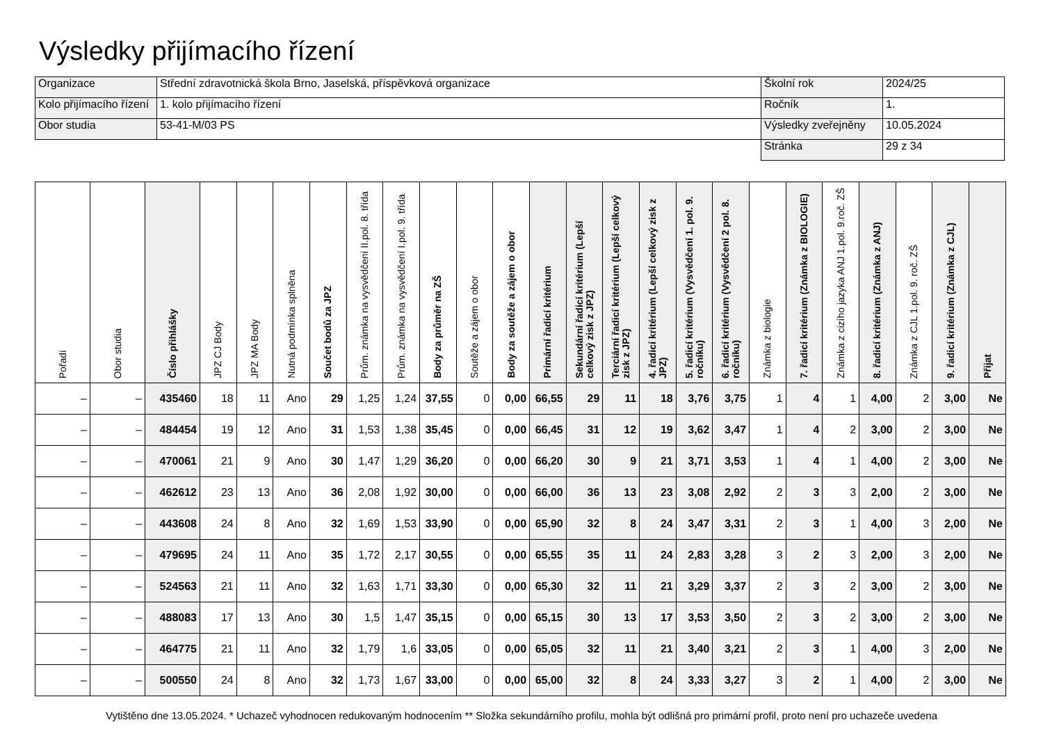Výsledky přijímacího řízení
| Organizace | Střední zdravotnická škola Brno, Jaselská, příspěvková organizace | Školní rok | 2024/25 |
| Kolo přijímacího řízení | 1. kolo přijímacího řízení | Ročník | 1. |
| Obor studia | 53-41-M/03 PS | Výsledky zveřejněny | 10.05.2024 |
| | | Stránka | 29 z 34 |
| Pořadí | Obor studia | Číslo přihlášky | JPZ CJ Body | JPZ MA Body | Nutná podmínka splněna | Součet bodů za JPZ | Prům. známka na vysvědčení II.pol. 8. třída | Prům. známka na vysvědčení I.pol. 9. třída | Body za průměr na ZŠ | Soutěže a zájem o obor | Body za soutěže a zájem o obor | Primární řadicí kritérium | Sekundární řadicí kritérium (Lepší celkový zisk z JPZ) | Terciární řadicí kritérium (Lepší celkový zisk z JPZ) | 4. řadicí kritérium (Lepší celkový zisk z JPZ) | 5. řadicí kritérium (Vysvědčení 1. pol. 9. ročníku) | 6. řadicí kritérium (Vysvědčení 2 pol. 8. ročníku) | Známka z biologie | 7. řadicí kritérium (Známka z BIOLOGIE) | Známka z cizího jazyka ANJ 1.pol. 9.roč. ZŠ | 8. řadicí kritérium (Známka z ANJ) | Známka z CJL 1.pol. 9. roč. ZŠ | 9. řadicí kritérium (Známka z CJL) | Přijat |
| --- | --- | --- | --- | --- | --- | --- | --- | --- | --- | --- | --- | --- | --- | --- | --- | --- | --- | --- | --- | --- | --- | --- | --- | --- |
| – | – | 435460 | 18 | 11 | Ano | 29 | 1,25 | 1,24 | 37,55 | 0 | 0,00 | 66,55 | 29 | 11 | 18 | 3,76 | 3,75 | 1 | 4 | 1 | 4,00 | 2 | 3,00 | Ne |
| – | – | 484454 | 19 | 12 | Ano | 31 | 1,53 | 1,38 | 35,45 | 0 | 0,00 | 66,45 | 31 | 12 | 19 | 3,62 | 3,47 | 1 | 4 | 2 | 3,00 | 2 | 3,00 | Ne |
| – | – | 470061 | 21 | 9 | Ano | 30 | 1,47 | 1,29 | 36,20 | 0 | 0,00 | 66,20 | 30 | 9 | 21 | 3,71 | 3,53 | 1 | 4 | 1 | 4,00 | 2 | 3,00 | Ne |
| – | – | 462612 | 23 | 13 | Ano | 36 | 2,08 | 1,92 | 30,00 | 0 | 0,00 | 66,00 | 36 | 13 | 23 | 3,08 | 2,92 | 2 | 3 | 3 | 2,00 | 2 | 3,00 | Ne |
| – | – | 443608 | 24 | 8 | Ano | 32 | 1,69 | 1,53 | 33,90 | 0 | 0,00 | 65,90 | 32 | 8 | 24 | 3,47 | 3,31 | 2 | 3 | 1 | 4,00 | 3 | 2,00 | Ne |
| – | – | 479695 | 24 | 11 | Ano | 35 | 1,72 | 2,17 | 30,55 | 0 | 0,00 | 65,55 | 35 | 11 | 24 | 2,83 | 3,28 | 3 | 2 | 3 | 2,00 | 3 | 2,00 | Ne |
| – | – | 524563 | 21 | 11 | Ano | 32 | 1,63 | 1,71 | 33,30 | 0 | 0,00 | 65,30 | 32 | 11 | 21 | 3,29 | 3,37 | 2 | 3 | 2 | 3,00 | 2 | 3,00 | Ne |
| – | – | 488083 | 17 | 13 | Ano | 30 | 1,5 | 1,47 | 35,15 | 0 | 0,00 | 65,15 | 30 | 13 | 17 | 3,53 | 3,50 | 2 | 3 | 2 | 3,00 | 2 | 3,00 | Ne |
| – | – | 464775 | 21 | 11 | Ano | 32 | 1,79 | 1,6 | 33,05 | 0 | 0,00 | 65,05 | 32 | 11 | 21 | 3,40 | 3,21 | 2 | 3 | 1 | 4,00 | 3 | 2,00 | Ne |
| – | – | 500550 | 24 | 8 | Ano | 32 | 1,73 | 1,67 | 33,00 | 0 | 0,00 | 65,00 | 32 | 8 | 24 | 3,33 | 3,27 | 3 | 2 | 1 | 4,00 | 2 | 3,00 | Ne |
Vytištěno dne 13.05.2024. * Uchazeč vyhodnocen redukovaným hodnocením ** Složka sekundárního profilu, mohla být odlišná pro primární profil, proto není pro uchazeče uvedena